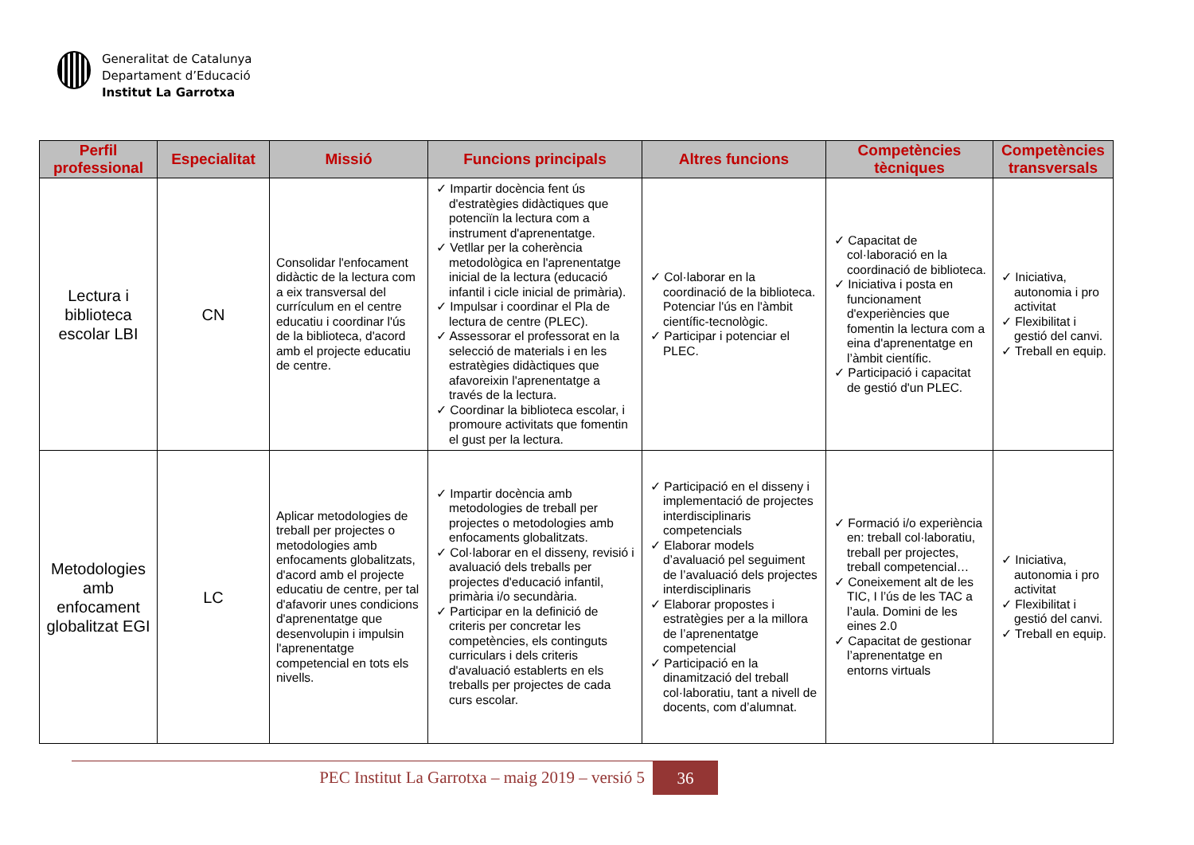Generalitat de Catalunya
Departament d’Educació
Institut La Garrotxa
| Perfil professional | Especialitat | Missió | Funcions principals | Altres funcions | Competències tècniques | Competències transversals |
| --- | --- | --- | --- | --- | --- | --- |
| Lectura i biblioteca escolar LBI | CN | Consolidar l'enfocament didàctic de la lectura com a eix transversal del currículum en el centre educatiu i coordinar l'ús de la biblioteca, d'acord amb el projecte educatiu de centre. | ✓ Impartir docència fent ús d'estratègies didàctiques que potenciïn la lectura com a instrument d'aprenentatge. ✓ Vetllar per la coherència metodològica en l'aprenentatge inicial de la lectura (educació infantil i cicle inicial de primària). ✓ Impulsar i coordinar el Pla de lectura de centre (PLEC). ✓ Assessorar el professorat en la selecció de materials i en les estratègies didàctiques que afavoreixin l'aprenentatge a través de la lectura. ✓ Coordinar la biblioteca escolar, i promoure activitats que fomentin el gust per la lectura. | ✓ Col·laborar en la coordinació de la biblioteca. Potenciar l'ús en l'àmbit científic-tecnològic. ✓ Participar i potenciar el PLEC. | ✓ Capacitat de col·laboració en la coordinació de biblioteca. ✓ Iniciativa i posta en funcionament d'experiències que fomentin la lectura com a eina d'aprenentatge en l’àmbit científic. ✓ Participació i capacitat de gestió d'un PLEC. | ✓ Iniciativa, autonomia i pro activitat ✓ Flexibilitat i gestió del canvi. ✓ Treball en equip. |
| Metodologies amb enfocament globalitzat EGI | LC | Aplicar metodologies de treball per projectes o metodologies amb enfocaments globalitzats, d'acord amb el projecte educatiu de centre, per tal d'afavorir unes condicions d'aprenentatge que desenvolupin i impulsin l'aprenentatge competencial en tots els nivells. | ✓ Impartir docència amb metodologies de treball per projectes o metodologies amb enfocaments globalitzats. ✓ Col·laborar en el disseny, revisió i avaluació dels treballs per projectes d'educació infantil, primària i/o secundària. ✓ Participar en la definició de criteris per concretar les competències, els continguts curriculars i dels criteris d'avaluació establerts en els treballs per projectes de cada curs escolar. | ✓ Participació en el disseny i implementació de projectes interdisciplinaris competencials ✓ Elaborar models d’avaluació pel seguiment de l’avaluació dels projectes interdisciplinaris ✓ Elaborar propostes i estratègies per a la millora de l’aprenentatge competencial ✓ Participació en la dinamització del treball col·laboratiu, tant a nivell de docents, com d’alumnat. | ✓ Formació i/o experiència en: treball col·laboratiu, treball per projectes, treball competencial… ✓ Coneixement alt de les TIC, I l’ús de les TAC a l’aula. Domini de les eines 2.0 ✓ Capacitat de gestionar l’aprenentatge en entorns virtuals | ✓ Iniciativa, autonomia i pro activitat ✓ Flexibilitat i gestió del canvi. ✓ Treball en equip. |
PEC Institut La Garrotxa – maig 2019 – versió 5 36